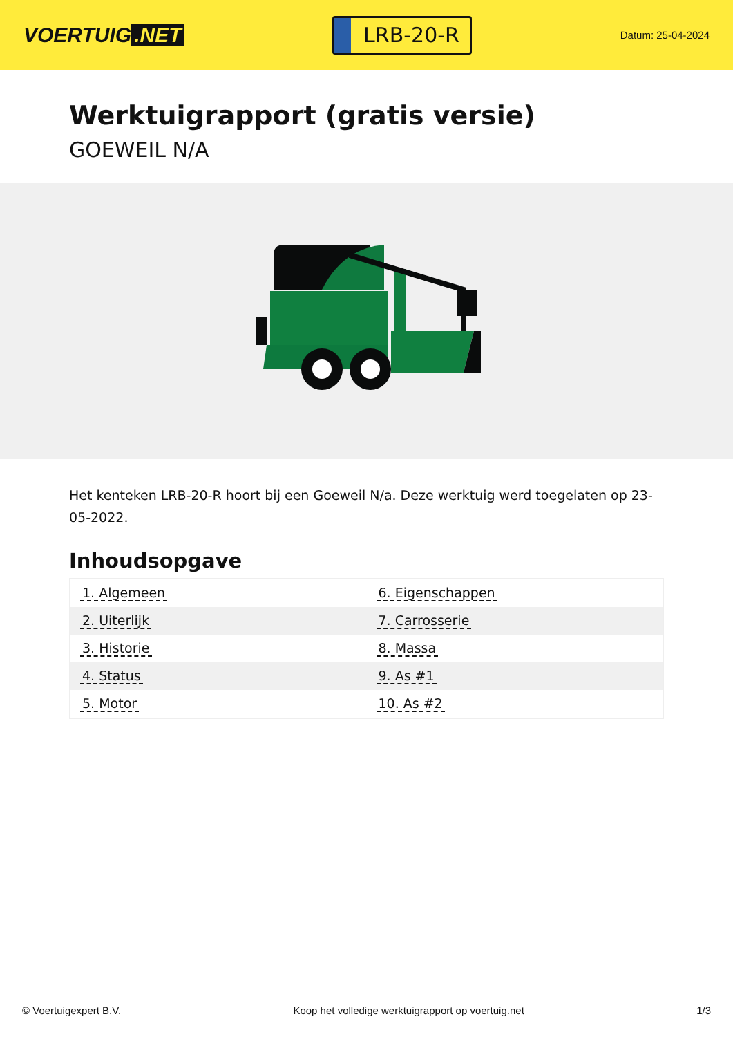VOERTUIG.NET
LRB-20-R
Datum: 25-04-2024
Werktuigrapport (gratis versie)
GOEWEIL N/A
Het kenteken LRB-20-R hoort bij een Goeweil N/a. Deze werktuig werd toegelaten op 23-05-2022.
Inhoudsopgave
| 1. Algemeen | 6. Eigenschappen |
| 2. Uiterlijk | 7. Carrosserie |
| 3. Historie | 8. Massa |
| 4. Status | 9. As #1 |
| 5. Motor | 10. As #2 |
© Voertuigexpert B.V. Koop het volledige werktuigrapport op voertuig.net 1/3